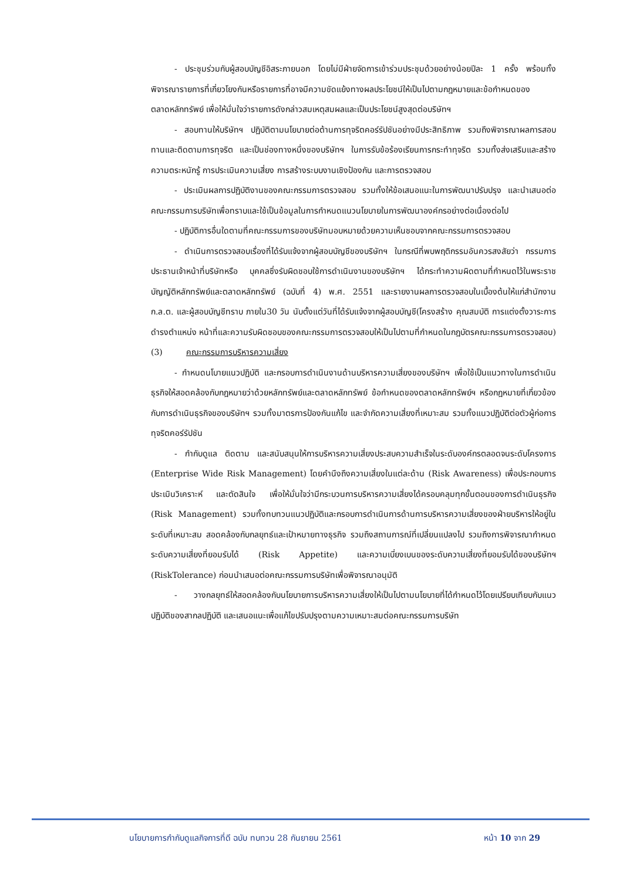- ประชุมร่วมกับผู้สอบบัญชีอิสระภายนอก โดยไม่มีฝ่ายจัดการเข้าร่วมประชุมด้วยอย่างน้อยปีละ 1 ครั้ง พร้อมทั้งพิจารณารายการที่เกี่ยวโยงกันหรือรายการที่อาจมีความขัดแย้งทางผลประโยชน์ให้เป็นไปตามกฎหมายและข้อกำหนดของตลาดหลักทรัพย์ เพื่อให้มั่นใจว่ารายการดังกล่าวสมเหตุสมผลและเป็นประโยชน์สูงสุดต่อบริษัทฯ
- สอบทานให้บริษัทฯ ปฏิบัติตามนโยบายต่อต้านการทุจริตคอร์รัปชันอย่างมีประสิทธิภาพ รวมถึงพิจารณาผลการสอบทานและติดตามการทุจริต และเป็นช่องทางหนึ่งของบริษัทฯ ในการรับข้อร้องเรียนการกระทำทุจริต รวมทั้งส่งเสริมและสร้างความตระหนักรู้ การประเมินความเสี่ยง การสร้างระบบงานเชิงป้องกัน และการตรวจสอบ
- ประเมินผลการปฏิบัติงานของคณะกรรมการตรวจสอบ รวมทั้งให้ข้อเสนอแนะในการพัฒนาปรับปรุง และนำเสนอต่อคณะกรรมการบริษัทเพื่อทราบและใช้เป็นข้อมูลในการกำหนดแนวนโยบายในการพัฒนาองค์กรอย่างต่อเนื่องต่อไป
- ปฏิบัติการอื่นใดตามที่คณะกรรมการของบริษัทมอบหมายด้วยความเห็นชอบจากคณะกรรมการตรวจสอบ
- ดำเนินการตรวจสอบเรื่องที่ได้รับแจ้งจากผู้สอบบัญชีของบริษัทฯ ในกรณีที่พบพฤติกรรมอันควรสงสัยว่า กรรมการ ประธานเจ้าหน้าที่บริษัทหรือ บุคคลซึ่งรับผิดชอบใช้การดำเนินงานของบริษัทฯ ได้กระทำความผิดตามที่กำหนดไว้ในพระราชบัญญัติหลักทรัพย์และตลาดหลักทรัพย์ (ฉบับที่ 4) พ.ศ. 2551 และรายงานผลการตรวจสอบในเบื้องต้นให้แก่สำนักงาน ก.ล.ต. และผู้สอบบัญชีทราบ ภายใน30 วัน นับตั้งแต่วันที่ได้รับแจ้งจากผู้สอบบัญชี(โครงสร้าง คุณสมบัติ การแต่งตั้งวาระการดำรงตำแหน่ง หน้าที่และความรับผิดชอบของคณะกรรมการตรวจสอบให้เป็นไปตามที่กำหนดในกฎบัตรคณะกรรมการตรวจสอบ)
(3) คณะกรรมการบริหารความเสี่ยง
- กำหนดนโบายแนวปฏิบัติ และกรอบการดำเนินงานด้านบริหารความเสี่ยงของบริษัทฯ เพื่อใช้เป็นแนวทางในการดำเนินธุรกิจให้สอดคล้องกับกฎหมายว่าด้วยหลักทรัพย์และตลาดหลักทรัพย์ ข้อกำหนดของตลาดหลักทรัพย์ฯ หรือกฎหมายที่เกี่ยวข้องกับการดำเนินธุรกิจของบริษัทฯ รวมทั้งมาตรการป้องกันแก้ไข และจำกัดความเสี่ยงที่เหมาะสม รวมทั้งแนวปฏิบัติต่อตัวผู้ก่อการทุจริตคอร์รัปชัน
- กำกับดูแล ติดตาม และสนับสนุนให้การบริหารความเสี่ยงประสบความสำเร็จในระดับองค์กรตลอดจนระดับโครงการ (Enterprise Wide Risk Management) โดยคำนึงถึงความเสี่ยงในแต่ละด้าน (Risk Awareness) เพื่อประกอบการประเมินวิเคราะห์ และตัดสินใจ เพื่อให้มั่นใจว่ามีกระบวนการบริหารความเสี่ยงได้ครอบคลุมทุกขั้นตอนของการดำเนินธุรกิจ (Risk Management) รวมทั้งทบทวนแนวปฏิบัติและกรอบการดำเนินการด้านการบริหารความเสี่ยงของฝ่ายบริหารให้อยู่ในระดับที่เหมาะสม สอดคล้องกับกลยุทธ์และเป้าหมายทางธุรกิจ รวมถึงสถานการณ์ที่เปลี่ยนแปลงไป รวมถึงการพิจารณากำหนดระดับความเสี่ยงที่ยอมรับได้ (Risk Appetite) และความเบี่ยงเบนของระดับความเสี่ยงที่ยอมรับได้ของบริษัทฯ (RiskTolerance) ก่อนนำเสนอต่อคณะกรรมการบริษัทเพื่อพิจารณาอนุมัติ
- วางกลยุทธ์ให้สอดคล้องกับนโยบายการบริหารความเสี่ยงให้เป็นไปตามนโยบายที่ได้กำหนดไว้โดยเปรียบเทียบกับแนวปฏิบัติของสากลปฏิบัติ และเสนอแนะเพื่อแก้ไขปรับปรุงตามความเหมาะสมต่อคณะกรรมการบริษัท
นโยบายการกำกับดูแลกิจการที่ดี ฉบับ ทบทวน 28 กันยายน 2561 หน้า 10 จาก 29